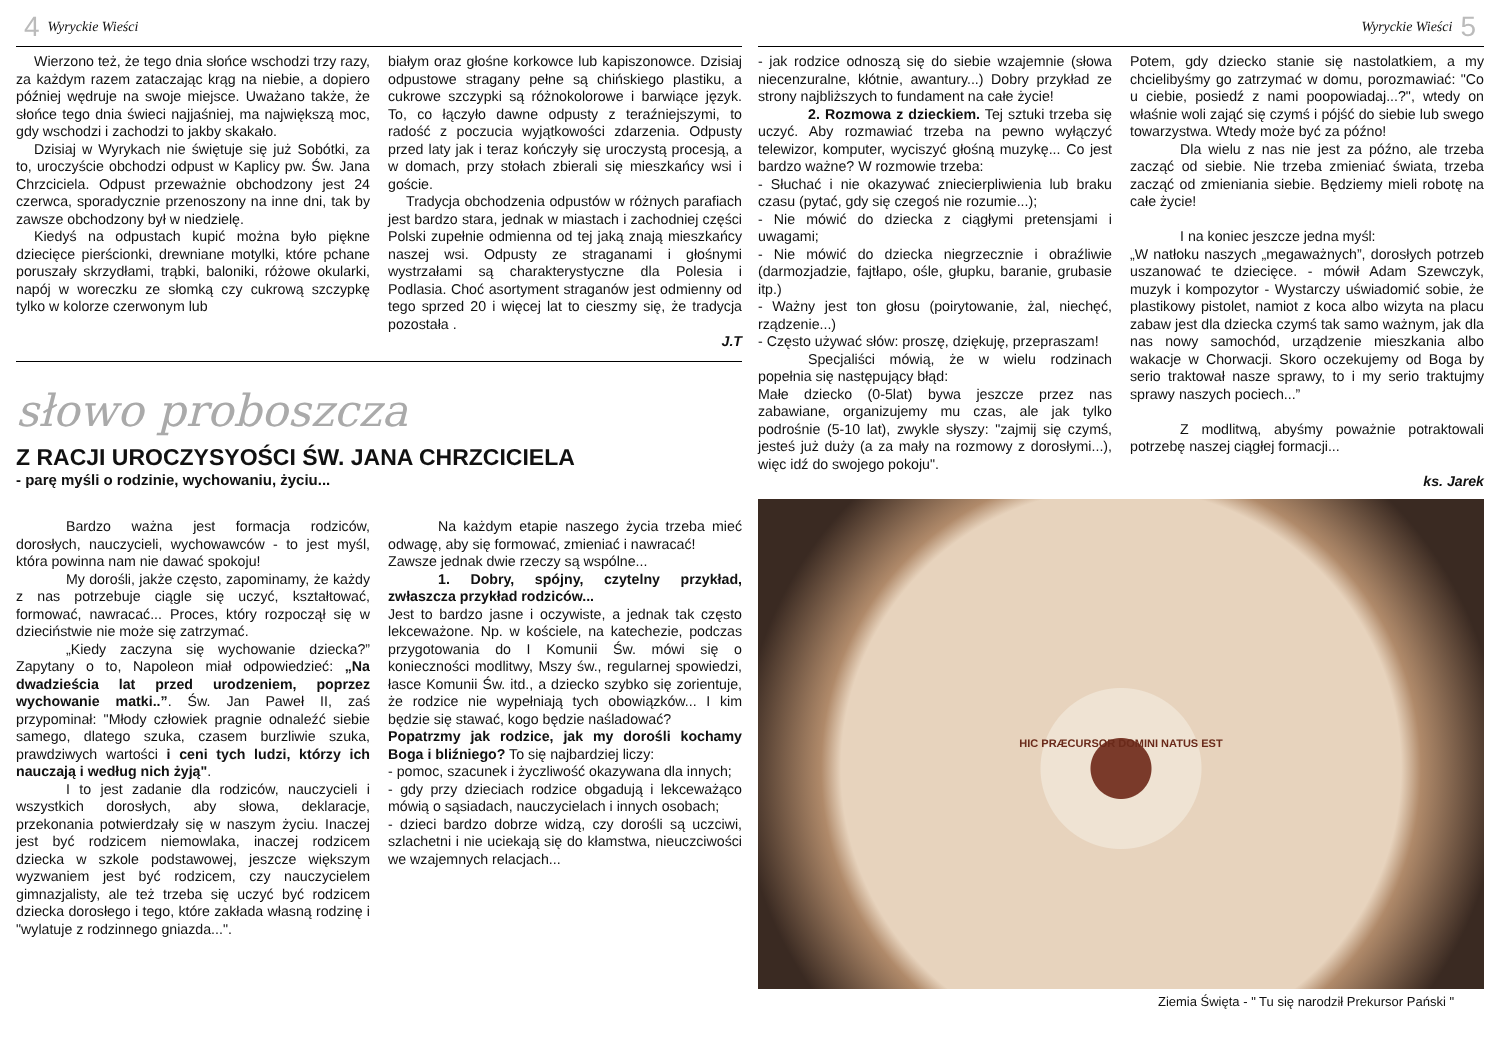4 Wyryckie Wieści
Wierzono też, że tego dnia słońce wschodzi trzy razy, za każdym razem zataczając krąg na niebie, a dopiero później wędruje na swoje miejsce. Uważano także, że słońce tego dnia świeci najjaśniej, ma największą moc, gdy wschodzi i zachodzi to jakby skakało.
Dzisiaj w Wyrykach nie świętuje się już Sobótki, za to, uroczyście obchodzi odpust w Kaplicy pw. Św. Jana Chrzciciela. Odpust przeważnie obchodzony jest 24 czerwca, sporadycznie przenoszony na inne dni, tak by zawsze obchodzony był w niedzielę.
Kiedyś na odpustach kupić można było piękne dziecięce pierścionki, drewniane motylki, które pchane poruszały skrzydłami, trąbki, baloniki, różowe okularki, napój w woreczku ze słomką czy cukrową szczypkę tylko w kolorze czerwonym lub
białym oraz głośne korkowce lub kapiszonowce. Dzisiaj odpustowe stragany pełne są chińskiego plastiku, a cukrowe szczypki są różnokolorowe i barwiące język. To, co łączyło dawne odpusty z teraźniejszymi, to radość z poczucia wyjątkowości zdarzenia. Odpusty przed laty jak i teraz kończyły się uroczystą procesją, a w domach, przy stołach zbierali się mieszkańcy wsi i goście.
Tradycja obchodzenia odpustów w różnych parafiach jest bardzo stara, jednak w miastach i zachodniej części Polski zupełnie odmienna od tej jaką znają mieszkańcy naszej wsi. Odpusty ze straganami i głośnymi wystrzałami są charakterystyczne dla Polesia i Podlasia. Choć asortyment straganów jest odmienny od tego sprzed 20 i więcej lat to cieszmy się, że tradycja pozostała .
J.T
słowo proboszcza
Z RACJI UROCZYSYOŚCI ŚW. JANA CHRZCICIELA
- parę myśli o rodzinie, wychowaniu, życiu...
Bardzo ważna jest formacja rodziców, dorosłych, nauczycieli, wychowawców - to jest myśl, która powinna nam nie dawać spokoju!
My dorośli, jakże często, zapominamy, że każdy z nas potrzebuje ciągle się uczyć, kształtować, formować, nawracać... Proces, który rozpoczął się w dzieciństwie nie może się zatrzymać.
„Kiedy zaczyna się wychowanie dziecka?” Zapytany o to, Napoleon miał odpowiedzieć: „Na dwadzieścia lat przed urodzeniem, poprzez wychowanie matki..”. Św. Jan Paweł II, zaś przypominał: "Młody człowiek pragnie odnaleźć siebie samego, dlatego szuka, czasem burzliwie szuka, prawdziwych wartości i ceni tych ludzi, którzy ich nauczają i według nich żyją".
I to jest zadanie dla rodziców, nauczycieli i wszystkich dorosłych, aby słowa, deklaracje, przekonania potwierdzały się w naszym życiu. Inaczej jest być rodzicem niemowlaka, inaczej rodzicem dziecka w szkole podstawowej, jeszcze większym wyzwaniem jest być rodzicem, czy nauczycielem gimnazjalisty, ale też trzeba się uczyć być rodzicem dziecka dorosłego i tego, które zakłada własną rodzinę i "wylatuje z rodzinnego gniazda...".
Na każdym etapie naszego życia trzeba mieć odwagę, aby się formować, zmieniać i nawracać!
Zawsze jednak dwie rzeczy są wspólne...
1. Dobry, spójny, czytelny przykład, zwłaszcza przykład rodziców...
Jest to bardzo jasne i oczywiste, a jednak tak często lekceważone. Np. w kościele, na katechezie, podczas przygotowania do I Komunii Św. mówi się o konieczności modlitwy, Mszy św., regularnej spowiedzi, łasce Komunii Św. itd., a dziecko szybko się zorientuje, że rodzice nie wypełniają tych obowiązków... I kim będzie się stawać, kogo będzie naśladować?
Popatrzmy jak rodzice, jak my dorośli kochamy Boga i bliźniego? To się najbardziej liczy:
- pomoc, szacunek i życzliwość okazywana dla innych;
- gdy przy dzieciach rodzice obgadują i lekceważąco mówią o sąsiadach, nauczycielach i innych osobach;
- dzieci bardzo dobrze widzą, czy dorośli są uczciwi, szlachetni i nie uciekają się do kłamstwa, nieuczciwości we wzajemnych relacjach...
Wyryckie Wieści 5
- jak rodzice odnoszą się do siebie wzajemnie (słowa niecenzuralne, kłótnie, awantury...) Dobry przykład ze strony najbliższych to fundament na całe życie!
2. Rozmowa z dzieckiem. Tej sztuki trzeba się uczyć. Aby rozmawiać trzeba na pewno wyłączyć telewizor, komputer, wyciszyć głośną muzykę... Co jest bardzo ważne? W rozmowie trzeba:
- Słuchać i nie okazywać zniecierpliwienia lub braku czasu (pytać, gdy się czegoś nie rozumie...);
- Nie mówić do dziecka z ciągłymi pretensjami i uwagami;
- Nie mówić do dziecka niegrzecznie i obraźliwie (darmozjadzie, fajtłapo, ośle, głupku, baranie, grubasie itp.)
- Ważny jest ton głosu (poirytowanie, żal, niechęć, rządzenie...)
- Często używać słów: proszę, dziękuję, przepraszam!
Specjaliści mówią, że w wielu rodzinach popełnia się następujący błąd:
Małe dziecko (0-5lat) bywa jeszcze przez nas zabawiane, organizujemy mu czas, ale jak tylko podrośnie (5-10 lat), zwykle słyszy: "zajmij się czymś, jesteś już duży (a za mały na rozmowy z dorosłymi...), więc idź do swojego pokoju".
Potem, gdy dziecko stanie się nastolatkiem, a my chcielibyśmy go zatrzymać w domu, porozmawiać: "Co u ciebie, posiedź z nami poopowiadaj...?", wtedy on właśnie woli zająć się czymś i pójść do siebie lub swego towarzystwa. Wtedy może być za późno!
Dla wielu z nas nie jest za późno, ale trzeba zacząć od siebie. Nie trzeba zmieniać świata, trzeba zacząć od zmieniania siebie. Będziemy mieli robotę na całe życie!
I na koniec jeszcze jedna myśl:
„W natłoku naszych „megaważnych”, dorosłych potrzeb uszanować te dziecięce. - mówił Adam Szewczyk, muzyk i kompozytor - Wystarczy uświadomić sobie, że plastikowy pistolet, namiot z koca albo wizyta na placu zabaw jest dla dziecka czymś tak samo ważnym, jak dla nas nowy samochód, urządzenie mieszkania albo wakacje w Chorwacji. Skoro oczekujemy od Boga by serio traktował nasze sprawy, to i my serio traktujmy sprawy naszych pociech...”
Z modlitwą, abyśmy poważnie potraktowali potrzebę naszej ciągłej formacji...
ks. Jarek
HIC PRÆCURSOR DOMINI NATUS EST
Ziemia Święta - " Tu się narodził Prekursor Pański "